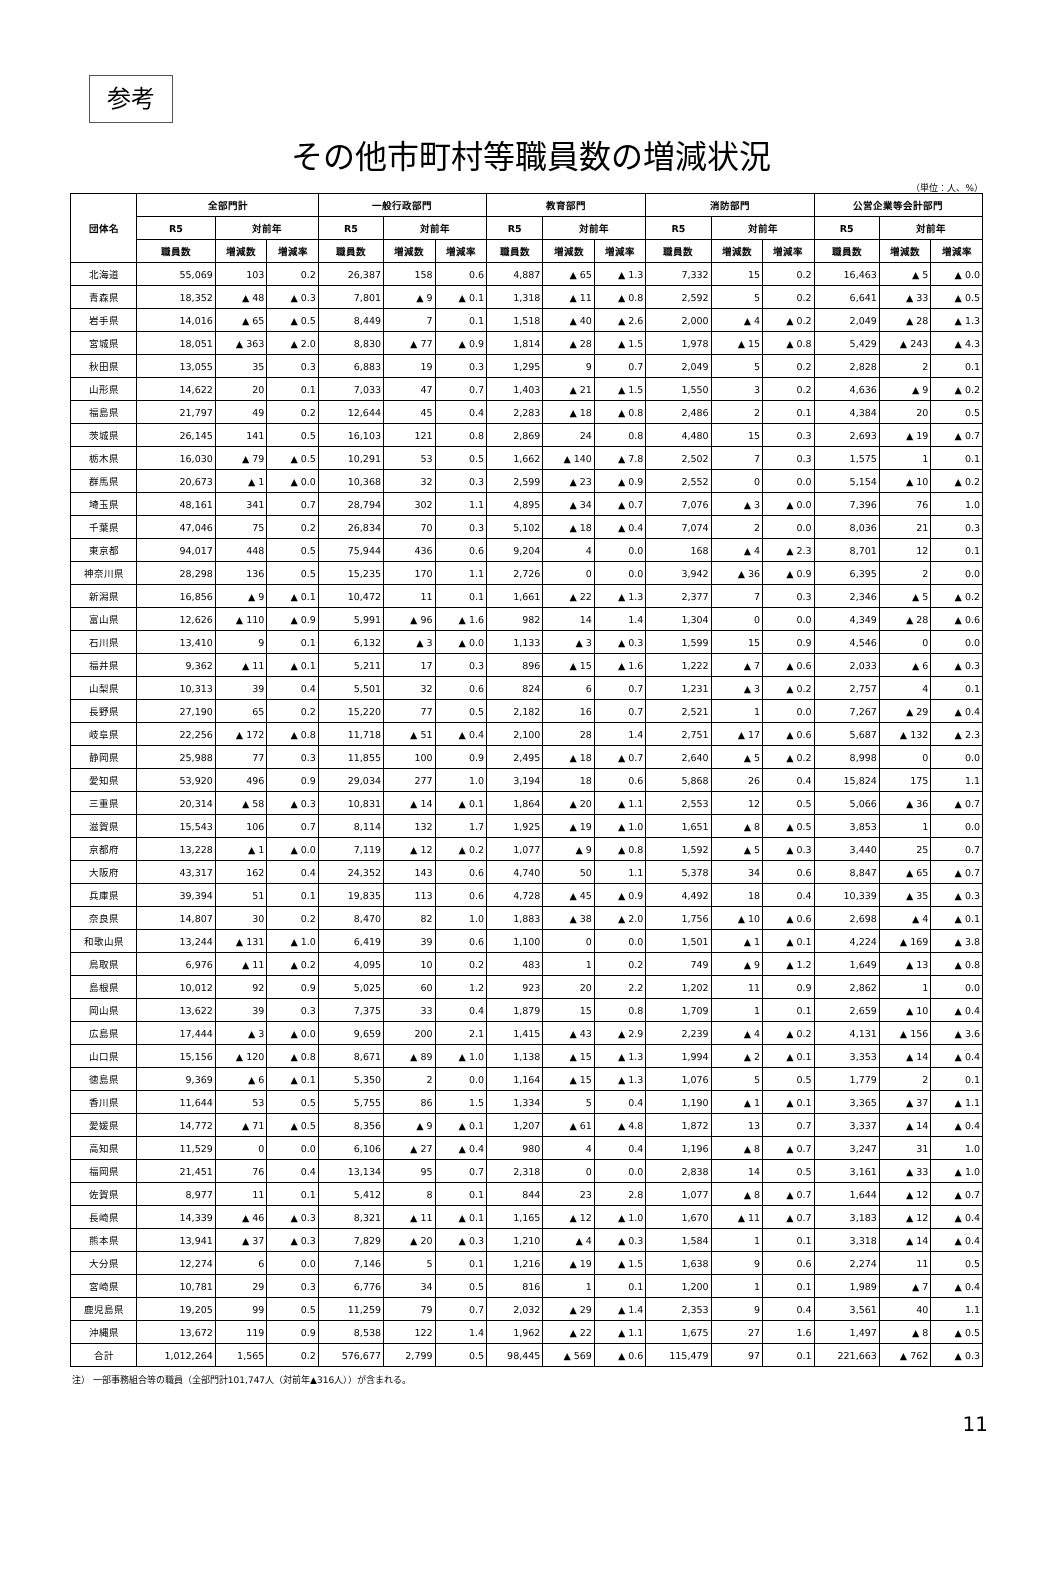参考
その他市町村等職員数の増減状況
（単位：人、%）
| 団体名 | 全部門計 | | | 一般行政部門 | | | 教育部門 | | | 消防部門 | | | 公営企業等会計部門 | | |
| --- | --- | --- | --- | --- | --- | --- | --- | --- | --- | --- | --- | --- | --- | --- | --- |
| | R5 | 対前年 | | R5 | 対前年 | | R5 | 対前年 | | R5 | 対前年 | | R5 | 対前年 | |
| | 職員数 | 増減数 | 増減率 | 職員数 | 増減数 | 増減率 | 職員数 | 増減数 | 増減率 | 職員数 | 増減数 | 増減率 | 職員数 | 増減数 | 増減率 |
| 北海道 | 55,069 | 103 | 0.2 | 26,387 | 158 | 0.6 | 4,887 | ▲ 65 | ▲ 1.3 | 7,332 | 15 | 0.2 | 16,463 | ▲ 5 | ▲ 0.0 |
| 青森県 | 18,352 | ▲ 48 | ▲ 0.3 | 7,801 | ▲ 9 | ▲ 0.1 | 1,318 | ▲ 11 | ▲ 0.8 | 2,592 | 5 | 0.2 | 6,641 | ▲ 33 | ▲ 0.5 |
| 岩手県 | 14,016 | ▲ 65 | ▲ 0.5 | 8,449 | 7 | 0.1 | 1,518 | ▲ 40 | ▲ 2.6 | 2,000 | ▲ 4 | ▲ 0.2 | 2,049 | ▲ 28 | ▲ 1.3 |
| 宮城県 | 18,051 | ▲ 363 | ▲ 2.0 | 8,830 | ▲ 77 | ▲ 0.9 | 1,814 | ▲ 28 | ▲ 1.5 | 1,978 | ▲ 15 | ▲ 0.8 | 5,429 | ▲ 243 | ▲ 4.3 |
| 秋田県 | 13,055 | 35 | 0.3 | 6,883 | 19 | 0.3 | 1,295 | 9 | 0.7 | 2,049 | 5 | 0.2 | 2,828 | 2 | 0.1 |
| 山形県 | 14,622 | 20 | 0.1 | 7,033 | 47 | 0.7 | 1,403 | ▲ 21 | ▲ 1.5 | 1,550 | 3 | 0.2 | 4,636 | ▲ 9 | ▲ 0.2 |
| 福島県 | 21,797 | 49 | 0.2 | 12,644 | 45 | 0.4 | 2,283 | ▲ 18 | ▲ 0.8 | 2,486 | 2 | 0.1 | 4,384 | 20 | 0.5 |
| 茨城県 | 26,145 | 141 | 0.5 | 16,103 | 121 | 0.8 | 2,869 | 24 | 0.8 | 4,480 | 15 | 0.3 | 2,693 | ▲ 19 | ▲ 0.7 |
| 栃木県 | 16,030 | ▲ 79 | ▲ 0.5 | 10,291 | 53 | 0.5 | 1,662 | ▲ 140 | ▲ 7.8 | 2,502 | 7 | 0.3 | 1,575 | 1 | 0.1 |
| 群馬県 | 20,673 | ▲ 1 | ▲ 0.0 | 10,368 | 32 | 0.3 | 2,599 | ▲ 23 | ▲ 0.9 | 2,552 | 0 | 0.0 | 5,154 | ▲ 10 | ▲ 0.2 |
| 埼玉県 | 48,161 | 341 | 0.7 | 28,794 | 302 | 1.1 | 4,895 | ▲ 34 | ▲ 0.7 | 7,076 | ▲ 3 | ▲ 0.0 | 7,396 | 76 | 1.0 |
| 千葉県 | 47,046 | 75 | 0.2 | 26,834 | 70 | 0.3 | 5,102 | ▲ 18 | ▲ 0.4 | 7,074 | 2 | 0.0 | 8,036 | 21 | 0.3 |
| 東京都 | 94,017 | 448 | 0.5 | 75,944 | 436 | 0.6 | 9,204 | 4 | 0.0 | 168 | ▲ 4 | ▲ 2.3 | 8,701 | 12 | 0.1 |
| 神奈川県 | 28,298 | 136 | 0.5 | 15,235 | 170 | 1.1 | 2,726 | 0 | 0.0 | 3,942 | ▲ 36 | ▲ 0.9 | 6,395 | 2 | 0.0 |
| 新潟県 | 16,856 | ▲ 9 | ▲ 0.1 | 10,472 | 11 | 0.1 | 1,661 | ▲ 22 | ▲ 1.3 | 2,377 | 7 | 0.3 | 2,346 | ▲ 5 | ▲ 0.2 |
| 富山県 | 12,626 | ▲ 110 | ▲ 0.9 | 5,991 | ▲ 96 | ▲ 1.6 | 982 | 14 | 1.4 | 1,304 | 0 | 0.0 | 4,349 | ▲ 28 | ▲ 0.6 |
| 石川県 | 13,410 | 9 | 0.1 | 6,132 | ▲ 3 | ▲ 0.0 | 1,133 | ▲ 3 | ▲ 0.3 | 1,599 | 15 | 0.9 | 4,546 | 0 | 0.0 |
| 福井県 | 9,362 | ▲ 11 | ▲ 0.1 | 5,211 | 17 | 0.3 | 896 | ▲ 15 | ▲ 1.6 | 1,222 | ▲ 7 | ▲ 0.6 | 2,033 | ▲ 6 | ▲ 0.3 |
| 山梨県 | 10,313 | 39 | 0.4 | 5,501 | 32 | 0.6 | 824 | 6 | 0.7 | 1,231 | ▲ 3 | ▲ 0.2 | 2,757 | 4 | 0.1 |
| 長野県 | 27,190 | 65 | 0.2 | 15,220 | 77 | 0.5 | 2,182 | 16 | 0.7 | 2,521 | 1 | 0.0 | 7,267 | ▲ 29 | ▲ 0.4 |
| 岐阜県 | 22,256 | ▲ 172 | ▲ 0.8 | 11,718 | ▲ 51 | ▲ 0.4 | 2,100 | 28 | 1.4 | 2,751 | ▲ 17 | ▲ 0.6 | 5,687 | ▲ 132 | ▲ 2.3 |
| 静岡県 | 25,988 | 77 | 0.3 | 11,855 | 100 | 0.9 | 2,495 | ▲ 18 | ▲ 0.7 | 2,640 | ▲ 5 | ▲ 0.2 | 8,998 | 0 | 0.0 |
| 愛知県 | 53,920 | 496 | 0.9 | 29,034 | 277 | 1.0 | 3,194 | 18 | 0.6 | 5,868 | 26 | 0.4 | 15,824 | 175 | 1.1 |
| 三重県 | 20,314 | ▲ 58 | ▲ 0.3 | 10,831 | ▲ 14 | ▲ 0.1 | 1,864 | ▲ 20 | ▲ 1.1 | 2,553 | 12 | 0.5 | 5,066 | ▲ 36 | ▲ 0.7 |
| 滋賀県 | 15,543 | 106 | 0.7 | 8,114 | 132 | 1.7 | 1,925 | ▲ 19 | ▲ 1.0 | 1,651 | ▲ 8 | ▲ 0.5 | 3,853 | 1 | 0.0 |
| 京都府 | 13,228 | ▲ 1 | ▲ 0.0 | 7,119 | ▲ 12 | ▲ 0.2 | 1,077 | ▲ 9 | ▲ 0.8 | 1,592 | ▲ 5 | ▲ 0.3 | 3,440 | 25 | 0.7 |
| 大阪府 | 43,317 | 162 | 0.4 | 24,352 | 143 | 0.6 | 4,740 | 50 | 1.1 | 5,378 | 34 | 0.6 | 8,847 | ▲ 65 | ▲ 0.7 |
| 兵庫県 | 39,394 | 51 | 0.1 | 19,835 | 113 | 0.6 | 4,728 | ▲ 45 | ▲ 0.9 | 4,492 | 18 | 0.4 | 10,339 | ▲ 35 | ▲ 0.3 |
| 奈良県 | 14,807 | 30 | 0.2 | 8,470 | 82 | 1.0 | 1,883 | ▲ 38 | ▲ 2.0 | 1,756 | ▲ 10 | ▲ 0.6 | 2,698 | ▲ 4 | ▲ 0.1 |
| 和歌山県 | 13,244 | ▲ 131 | ▲ 1.0 | 6,419 | 39 | 0.6 | 1,100 | 0 | 0.0 | 1,501 | ▲ 1 | ▲ 0.1 | 4,224 | ▲ 169 | ▲ 3.8 |
| 鳥取県 | 6,976 | ▲ 11 | ▲ 0.2 | 4,095 | 10 | 0.2 | 483 | 1 | 0.2 | 749 | ▲ 9 | ▲ 1.2 | 1,649 | ▲ 13 | ▲ 0.8 |
| 島根県 | 10,012 | 92 | 0.9 | 5,025 | 60 | 1.2 | 923 | 20 | 2.2 | 1,202 | 11 | 0.9 | 2,862 | 1 | 0.0 |
| 岡山県 | 13,622 | 39 | 0.3 | 7,375 | 33 | 0.4 | 1,879 | 15 | 0.8 | 1,709 | 1 | 0.1 | 2,659 | ▲ 10 | ▲ 0.4 |
| 広島県 | 17,444 | ▲ 3 | ▲ 0.0 | 9,659 | 200 | 2.1 | 1,415 | ▲ 43 | ▲ 2.9 | 2,239 | ▲ 4 | ▲ 0.2 | 4,131 | ▲ 156 | ▲ 3.6 |
| 山口県 | 15,156 | ▲ 120 | ▲ 0.8 | 8,671 | ▲ 89 | ▲ 1.0 | 1,138 | ▲ 15 | ▲ 1.3 | 1,994 | ▲ 2 | ▲ 0.1 | 3,353 | ▲ 14 | ▲ 0.4 |
| 徳島県 | 9,369 | ▲ 6 | ▲ 0.1 | 5,350 | 2 | 0.0 | 1,164 | ▲ 15 | ▲ 1.3 | 1,076 | 5 | 0.5 | 1,779 | 2 | 0.1 |
| 香川県 | 11,644 | 53 | 0.5 | 5,755 | 86 | 1.5 | 1,334 | 5 | 0.4 | 1,190 | ▲ 1 | ▲ 0.1 | 3,365 | ▲ 37 | ▲ 1.1 |
| 愛媛県 | 14,772 | ▲ 71 | ▲ 0.5 | 8,356 | ▲ 9 | ▲ 0.1 | 1,207 | ▲ 61 | ▲ 4.8 | 1,872 | 13 | 0.7 | 3,337 | ▲ 14 | ▲ 0.4 |
| 高知県 | 11,529 | 0 | 0.0 | 6,106 | ▲ 27 | ▲ 0.4 | 980 | 4 | 0.4 | 1,196 | ▲ 8 | ▲ 0.7 | 3,247 | 31 | 1.0 |
| 福岡県 | 21,451 | 76 | 0.4 | 13,134 | 95 | 0.7 | 2,318 | 0 | 0.0 | 2,838 | 14 | 0.5 | 3,161 | ▲ 33 | ▲ 1.0 |
| 佐賀県 | 8,977 | 11 | 0.1 | 5,412 | 8 | 0.1 | 844 | 23 | 2.8 | 1,077 | ▲ 8 | ▲ 0.7 | 1,644 | ▲ 12 | ▲ 0.7 |
| 長崎県 | 14,339 | ▲ 46 | ▲ 0.3 | 8,321 | ▲ 11 | ▲ 0.1 | 1,165 | ▲ 12 | ▲ 1.0 | 1,670 | ▲ 11 | ▲ 0.7 | 3,183 | ▲ 12 | ▲ 0.4 |
| 熊本県 | 13,941 | ▲ 37 | ▲ 0.3 | 7,829 | ▲ 20 | ▲ 0.3 | 1,210 | ▲ 4 | ▲ 0.3 | 1,584 | 1 | 0.1 | 3,318 | ▲ 14 | ▲ 0.4 |
| 大分県 | 12,274 | 6 | 0.0 | 7,146 | 5 | 0.1 | 1,216 | ▲ 19 | ▲ 1.5 | 1,638 | 9 | 0.6 | 2,274 | 11 | 0.5 |
| 宮崎県 | 10,781 | 29 | 0.3 | 6,776 | 34 | 0.5 | 816 | 1 | 0.1 | 1,200 | 1 | 0.1 | 1,989 | ▲ 7 | ▲ 0.4 |
| 鹿児島県 | 19,205 | 99 | 0.5 | 11,259 | 79 | 0.7 | 2,032 | ▲ 29 | ▲ 1.4 | 2,353 | 9 | 0.4 | 3,561 | 40 | 1.1 |
| 沖縄県 | 13,672 | 119 | 0.9 | 8,538 | 122 | 1.4 | 1,962 | ▲ 22 | ▲ 1.1 | 1,675 | 27 | 1.6 | 1,497 | ▲ 8 | ▲ 0.5 |
| 合計 | 1,012,264 | 1,565 | 0.2 | 576,677 | 2,799 | 0.5 | 98,445 | ▲ 569 | ▲ 0.6 | 115,479 | 97 | 0.1 | 221,663 | ▲ 762 | ▲ 0.3 |
注） 一部事務組合等の職員（全部門計101,747人（対前年▲316人））が含まれる。
11